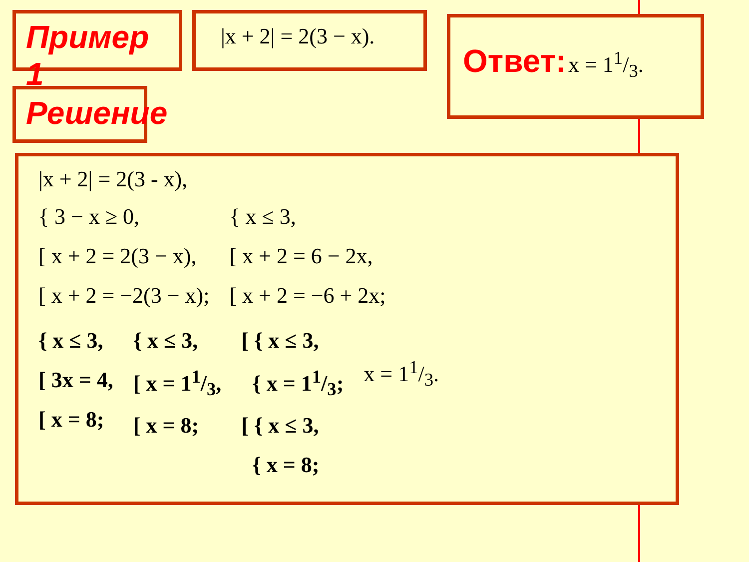Пример 1
Решение
|x + 2| = 2(3 − x).
Ответ: x = 11/3.
|x + 2| = 2(3 - x),
{ 3 − x ≥ 0,
[ x + 2 = 2(3 − x),
[ x + 2 = −2(3 − x);
{ x ≤ 3,
[ x + 2 = 6 − 2x,
[ x + 2 = −6 + 2x;
{ x ≤ 3,
[ 3x = 4,
[ x = 8;
{ x ≤ 3,
[ x = 11/3,
[ x = 8;
[ { x ≤ 3,
{ x = 11/3;
[ { x ≤ 3,
{ x = 8;
x = 11/3.